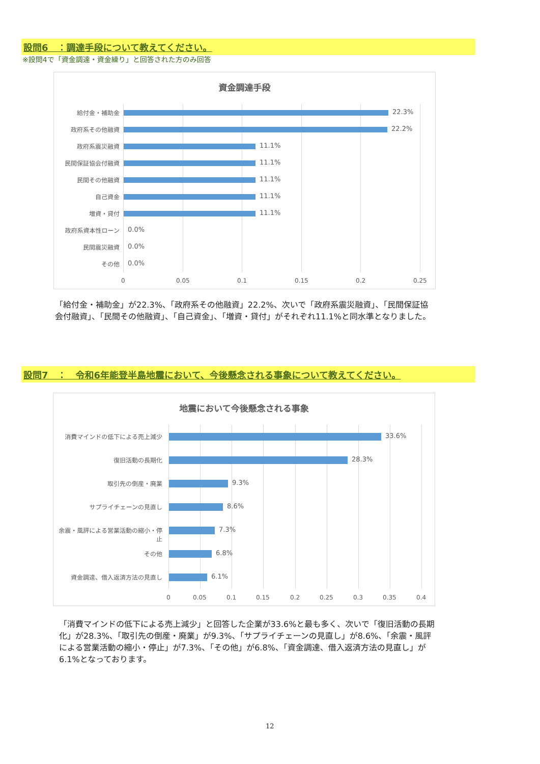設問6　：調達手段について教えてください。
※設問4で「資金調達・資金繰り」と回答された方のみ回答
資金調達手段
給付金・補助金 22.3%
政府系その他融資 22.2%
政府系震災融資 11.1%
民間保証協会付融資 11.1%
民間その他融資 11.1%
自己資金 11.1%
増資・貸付 11.1%
政府系資本性ローン 0.0%
民間震災融資 0.0%
その他 0.0%
0 0.05 0.1 0.15 0.2 0.25
「給付金・補助金」が22.3%、「政府系その他融資」22.2%、次いで「政府系震災融資」、「民間保証協会付融資」、「民間その他融資」、「自己資金」、「増資・貸付」がそれぞれ11.1%と同水準となりました。
設問7　：　令和6年能登半島地震において、今後懸念される事象について教えてください。
地震において今後懸念される事象
消費マインドの低下による売上減少 33.6%
復旧活動の長期化 28.3%
取引先の倒産・廃業 9.3%
サプライチェーンの見直し 8.6%
余震・風評による営業活動の縮小・停止 7.3%
その他 6.8%
資金調達、借入返済方法の見直し 6.1%
0 0.05 0.1 0.15 0.2 0.25 0.3 0.35 0.4
「消費マインドの低下による売上減少」と回答した企業が33.6%と最も多く、次いで「復旧活動の長期化」が28.3%、「取引先の倒産・廃業」が9.3%、「サプライチェーンの見直し」が8.6%、「余震・風評による営業活動の縮小・停止」が7.3%、「その他」が6.8%、「資金調達、借入返済方法の見直し」が6.1%となっております。
12